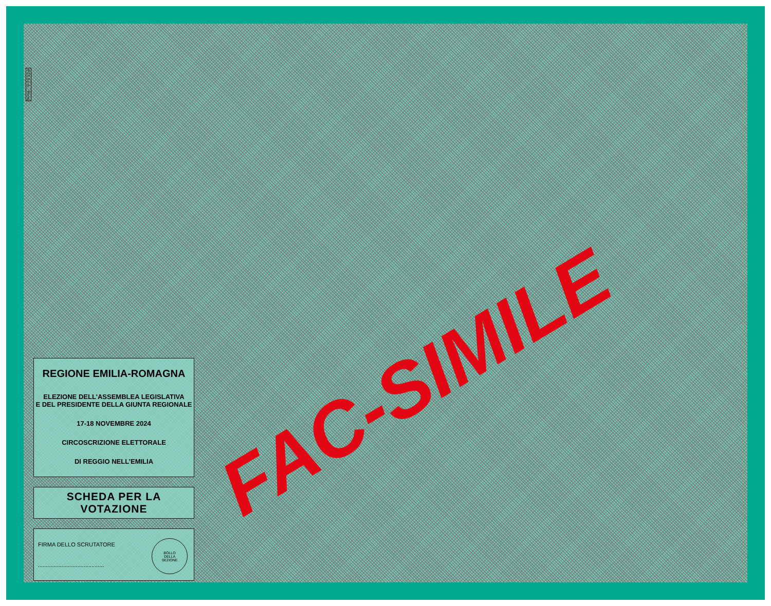IPZS S.p.A. - Roma
REGIONE EMILIA-ROMAGNA
ELEZIONE DELL'ASSEMBLEA LEGISLATIVA
E DEL PRESIDENTE DELLA GIUNTA REGIONALE
17-18 NOVEMBRE 2024
CIRCOSCRIZIONE ELETTORALE
DI REGGIO NELL’EMILIA
SCHEDA PER LA VOTAZIONE
FIRMA DELLO SCRUTATORE
..........................................
BOLLO
DELLA
SEZIONE
FAC-SIMILE